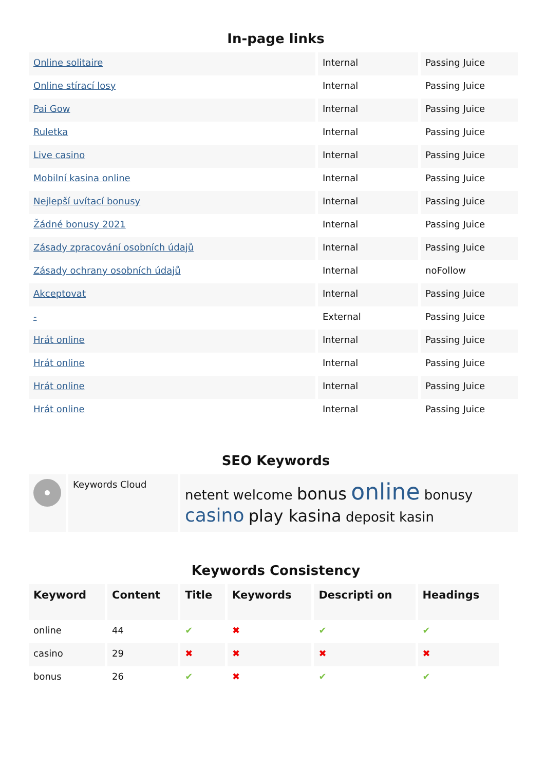In-page links
| Online solitaire | Internal | Passing Juice |
| Online stírací losy | Internal | Passing Juice |
| Pai Gow | Internal | Passing Juice |
| Ruletka | Internal | Passing Juice |
| Live casino | Internal | Passing Juice |
| Mobilní kasina online | Internal | Passing Juice |
| Nejlepší uvítací bonusy | Internal | Passing Juice |
| Žádné bonusy 2021 | Internal | Passing Juice |
| Zásady zpracování osobních údajů | Internal | Passing Juice |
| Zásady ochrany osobních údajů | Internal | noFollow |
| Akceptovat | Internal | Passing Juice |
| - | External | Passing Juice |
| Hrát online | Internal | Passing Juice |
| Hrát online | Internal | Passing Juice |
| Hrát online | Internal | Passing Juice |
| Hrát online | Internal | Passing Juice |
SEO Keywords
| | Keywords Cloud | netent welcome bonus online bonusy casino play kasina deposit kasin |
Keywords Consistency
| Keyword | Content | Title | Keywords | Descripti on | Headings |
| --- | --- | --- | --- | --- | --- |
| online | 44 | ✔ | ✖ | ✔ | ✔ |
| casino | 29 | ✖ | ✖ | ✖ | ✖ |
| bonus | 26 | ✔ | ✖ | ✔ | ✔ |